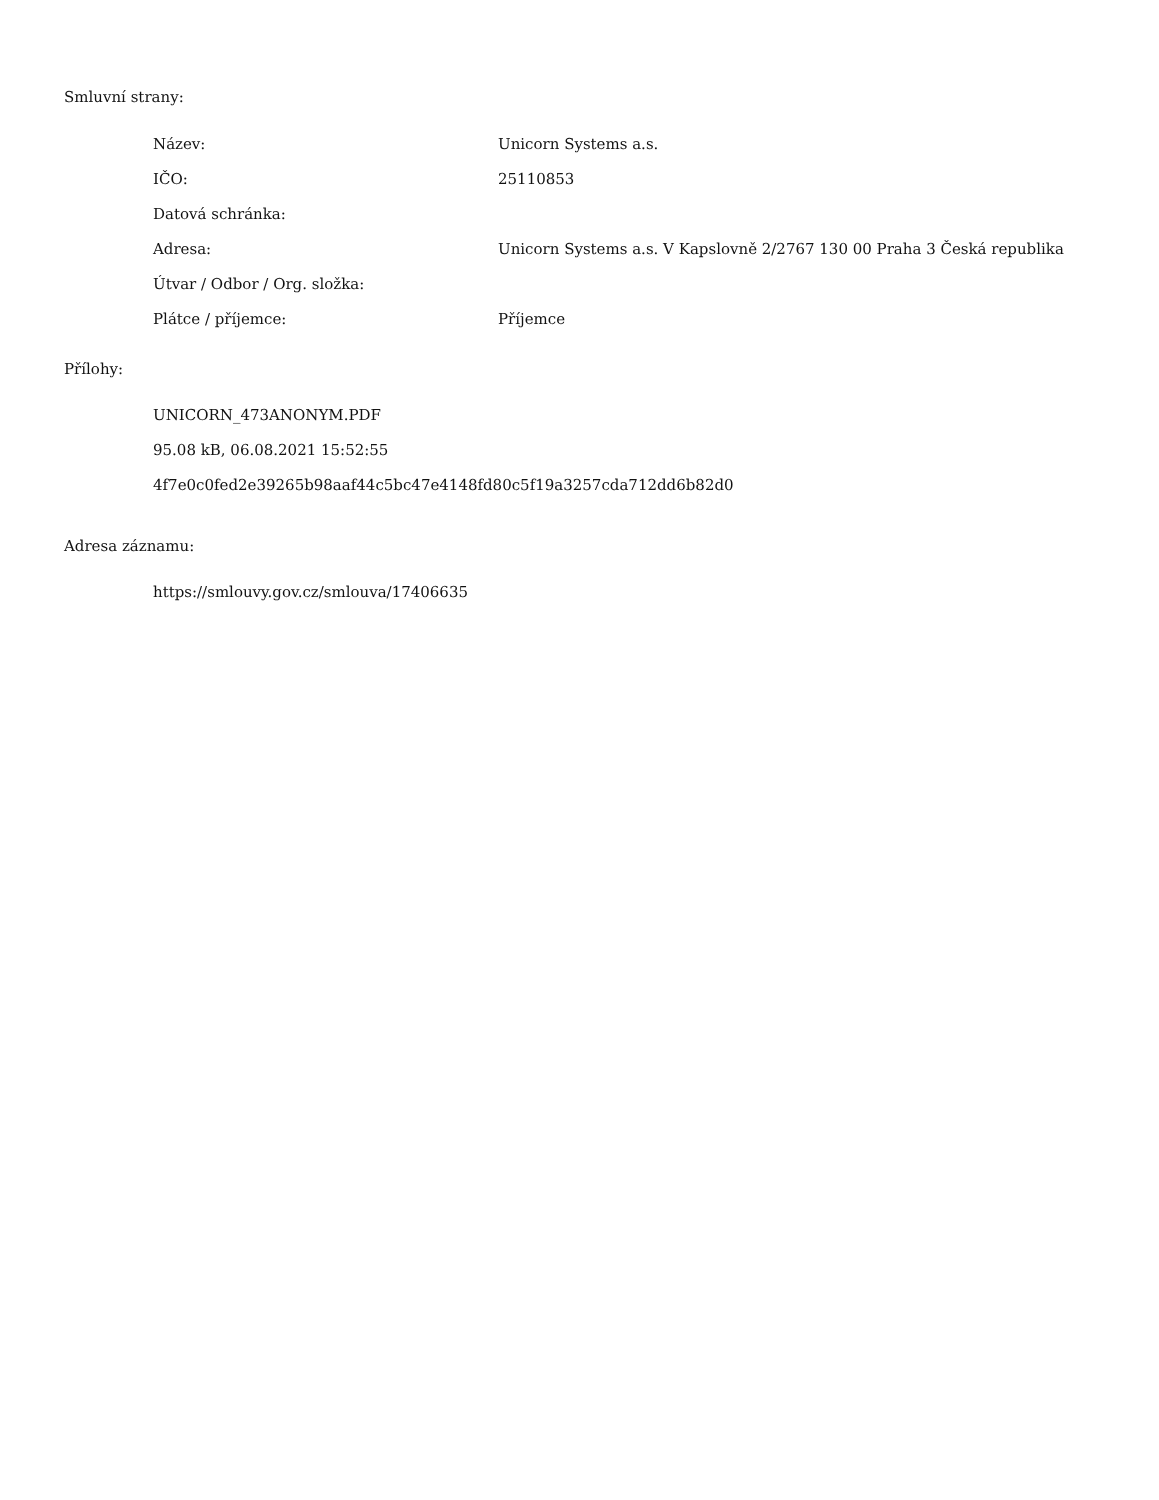Smluvní strany:
| Název: | Unicorn Systems a.s. |
| IČO: | 25110853 |
| Datová schránka: | |
| Adresa: | Unicorn Systems a.s. V Kapslovně 2/2767 130 00 Praha 3 Česká republika |
| Útvar / Odbor / Org. složka: | |
| Plátce / příjemce: | Příjemce |
Přílohy:
UNICORN_473ANONYM.PDF
95.08 kB, 06.08.2021 15:52:55
4f7e0c0fed2e39265b98aaf44c5bc47e4148fd80c5f19a3257cda712dd6b82d0
Adresa záznamu:
https://smlouvy.gov.cz/smlouva/17406635